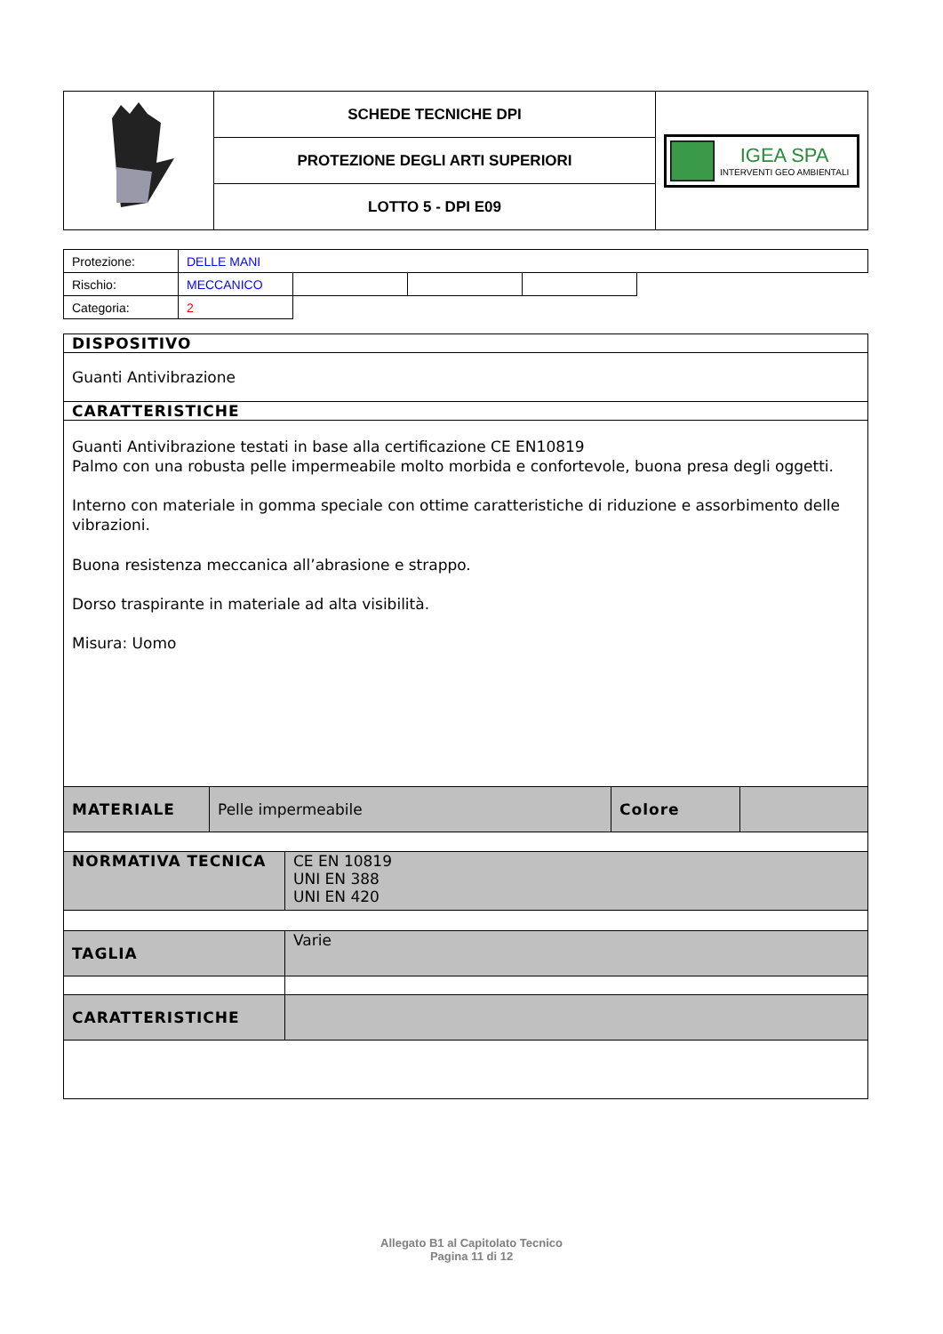| | SCHEDE TECNICHE DPI | IGEA SPA INTERVENTI GEO AMBIENTALI |
| | PROTEZIONE DEGLI ARTI SUPERIORI | |
| | LOTTO 5 - DPI E09 | |
| Protezione: | DELLE MANI | | | | |
| Rischio: | MECCANICO | | | | |
| Categoria: | 2 | | | | |
| DISPOSITIVO |
| Guanti Antivibrazione |
| CARATTERISTICHE |
| Guanti Antivibrazione testati in base alla certificazione CE EN10819 Palmo con una robusta pelle impermeabile molto morbida e confortevole, buona presa degli oggetti. Interno con materiale in gomma speciale con ottime caratteristiche di riduzione e assorbimento delle vibrazioni. Buona resistenza meccanica all’abrasione e strappo. Dorso traspirante in materiale ad alta visibilità. Misura: Uomo |
| MATERIALE | Pelle impermeabile | Colore | |
| NORMATIVA TECNICA | CE EN 10819 UNI EN 388 UNI EN 420 |
| TAGLIA | Varie |
| CARATTERISTICHE | |
Allegato B1 al Capitolato Tecnico
Pagina 11 di 12